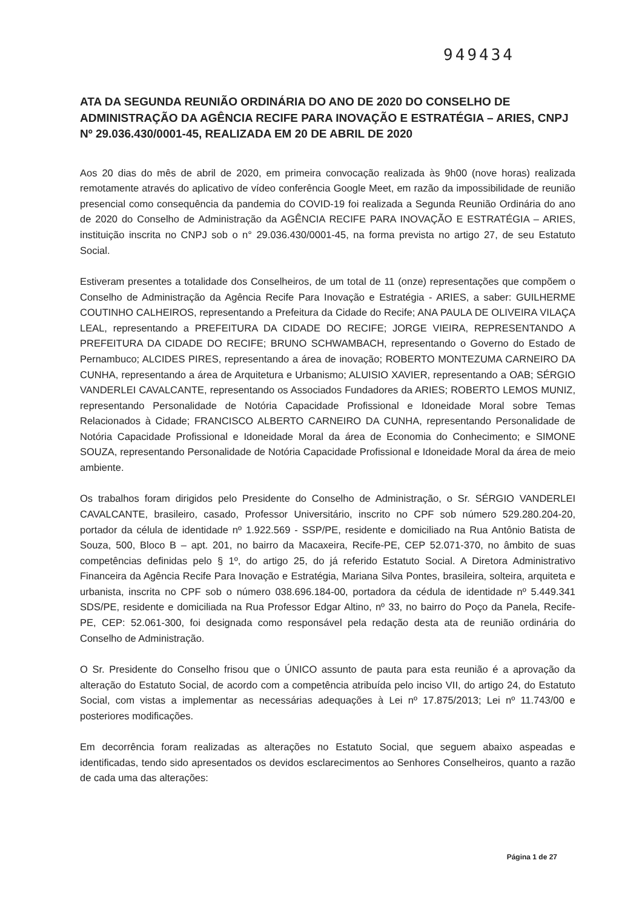949434
ATA DA SEGUNDA REUNIÃO ORDINÁRIA DO ANO DE 2020 DO CONSELHO DE ADMINISTRAÇÃO DA AGÊNCIA RECIFE PARA INOVAÇÃO E ESTRATÉGIA – ARIES, CNPJ Nº 29.036.430/0001-45, REALIZADA EM 20 DE ABRIL DE 2020
Aos 20 dias do mês de abril de 2020, em primeira convocação realizada às 9h00 (nove horas) realizada remotamente através do aplicativo de vídeo conferência Google Meet, em razão da impossibilidade de reunião presencial como consequência da pandemia do COVID-19 foi realizada a Segunda Reunião Ordinária do ano de 2020 do Conselho de Administração da AGÊNCIA RECIFE PARA INOVAÇÃO E ESTRATÉGIA – ARIES, instituição inscrita no CNPJ sob o n° 29.036.430/0001-45, na forma prevista no artigo 27, de seu Estatuto Social.
Estiveram presentes a totalidade dos Conselheiros, de um total de 11 (onze) representações que compõem o Conselho de Administração da Agência Recife Para Inovação e Estratégia - ARIES, a saber: GUILHERME COUTINHO CALHEIROS, representando a Prefeitura da Cidade do Recife; ANA PAULA DE OLIVEIRA VILAÇA LEAL, representando a PREFEITURA DA CIDADE DO RECIFE; JORGE VIEIRA, REPRESENTANDO A PREFEITURA DA CIDADE DO RECIFE; BRUNO SCHWAMBACH, representando o Governo do Estado de Pernambuco; ALCIDES PIRES, representando a área de inovação; ROBERTO MONTEZUMA CARNEIRO DA CUNHA, representando a área de Arquitetura e Urbanismo; ALUISIO XAVIER, representando a OAB; SÉRGIO VANDERLEI CAVALCANTE, representando os Associados Fundadores da ARIES; ROBERTO LEMOS MUNIZ, representando Personalidade de Notória Capacidade Profissional e Idoneidade Moral sobre Temas Relacionados à Cidade; FRANCISCO ALBERTO CARNEIRO DA CUNHA, representando Personalidade de Notória Capacidade Profissional e Idoneidade Moral da área de Economia do Conhecimento; e SIMONE SOUZA, representando Personalidade de Notória Capacidade Profissional e Idoneidade Moral da área de meio ambiente.
Os trabalhos foram dirigidos pelo Presidente do Conselho de Administração, o Sr. SÉRGIO VANDERLEI CAVALCANTE, brasileiro, casado, Professor Universitário, inscrito no CPF sob número 529.280.204-20, portador da célula de identidade nº 1.922.569 - SSP/PE, residente e domiciliado na Rua Antônio Batista de Souza, 500, Bloco B – apt. 201, no bairro da Macaxeira, Recife-PE, CEP 52.071-370, no âmbito de suas competências definidas pelo § 1º, do artigo 25, do já referido Estatuto Social. A Diretora Administrativo Financeira da Agência Recife Para Inovação e Estratégia, Mariana Silva Pontes, brasileira, solteira, arquiteta e urbanista, inscrita no CPF sob o número 038.696.184-00, portadora da cédula de identidade nº 5.449.341 SDS/PE, residente e domiciliada na Rua Professor Edgar Altino, nº 33, no bairro do Poço da Panela, Recife-PE, CEP: 52.061-300, foi designada como responsável pela redação desta ata de reunião ordinária do Conselho de Administração.
O Sr. Presidente do Conselho frisou que o ÚNICO assunto de pauta para esta reunião é a aprovação da alteração do Estatuto Social, de acordo com a competência atribuída pelo inciso VII, do artigo 24, do Estatuto Social, com vistas a implementar as necessárias adequações à Lei nº 17.875/2013; Lei nº 11.743/00 e posteriores modificações.
Em decorrência foram realizadas as alterações no Estatuto Social, que seguem abaixo aspeadas e identificadas, tendo sido apresentados os devidos esclarecimentos ao Senhores Conselheiros, quanto a razão de cada uma das alterações:
Página 1 de 27